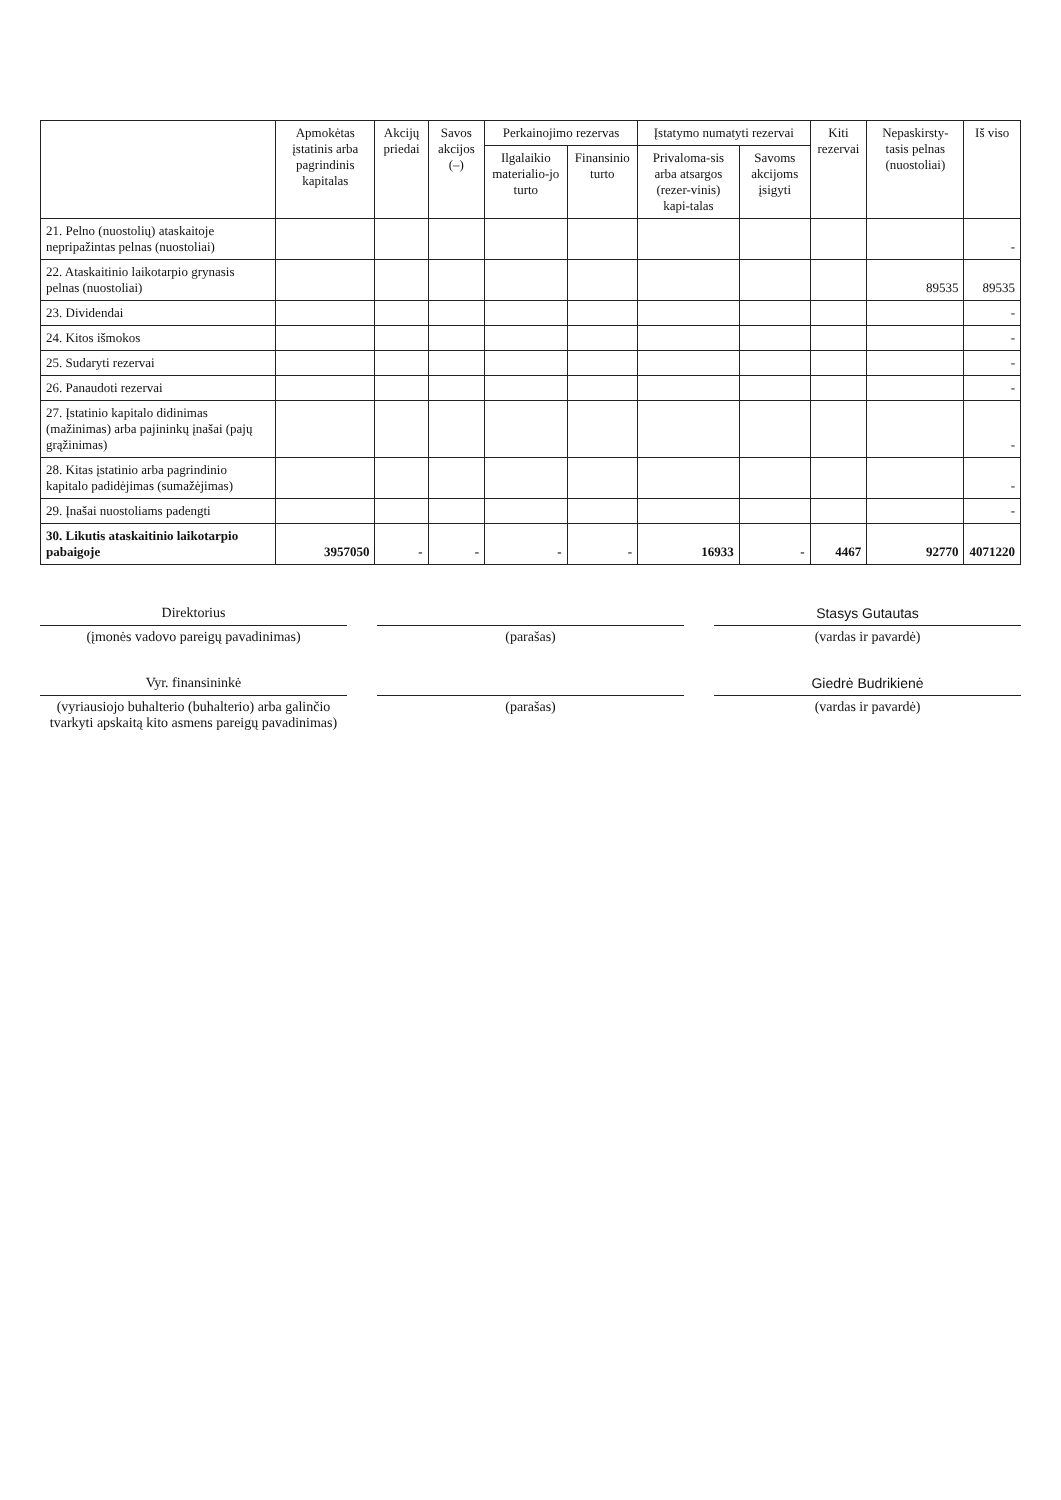| | Apmokėtas įstatinis arba pagrindinis kapitalas | Akcijų priedai | Savos akcijos (–) | Perkainojimo rezervas | | Įstatymo numatyti rezervai | | Kiti rezervai | Nepaskirsty-tasis pelnas (nuostoliai) | Iš viso |
| --- | --- | --- | --- | --- | --- | --- | --- | --- | --- | --- |
| | | | | Ilgalaikio materialio-jo turto | Finansinio turto | Privaloma-sis arba atsargos (rezer-vinis) kapi-talas | Savoms akcijoms įsigyti | | | |
| 21. Pelno (nuostolių) ataskaitoje nepripažintas pelnas (nuostoliai) | | | | | | | | | | - |
| 22. Ataskaitinio laikotarpio grynasis pelnas (nuostoliai) | | | | | | | | | 89535 | 89535 |
| 23. Dividendai | | | | | | | | | | - |
| 24. Kitos išmokos | | | | | | | | | | - |
| 25. Sudaryti rezervai | | | | | | | | | | - |
| 26. Panaudoti rezervai | | | | | | | | | | - |
| 27. Įstatinio kapitalo didinimas (mažinimas) arba pajininkų įnašai (pajų grąžinimas) | | | | | | | | | | - |
| 28. Kitas įstatinio arba pagrindinio kapitalo padidėjimas (sumažėjimas) | | | | | | | | | | - |
| 29. Įnašai nuostoliams padengti | | | | | | | | | | - |
| 30. Likutis ataskaitinio laikotarpio pabaigoje | 3957050 | - | - | - | - | 16933 | - | 4467 | 92770 | 4071220 |
Direktorius
(įmonės vadovo pareigų pavadinimas)
(parašas)
Stasys Gutautas
(vardas ir pavardė)
Vyr. finansininkė
(vyriausiojo buhalterio (buhalterio) arba galinčio tvarkyti apskaitą kito asmens pareigų pavadinimas)
(parašas)
Giedrė Budrikienė
(vardas ir pavardė)